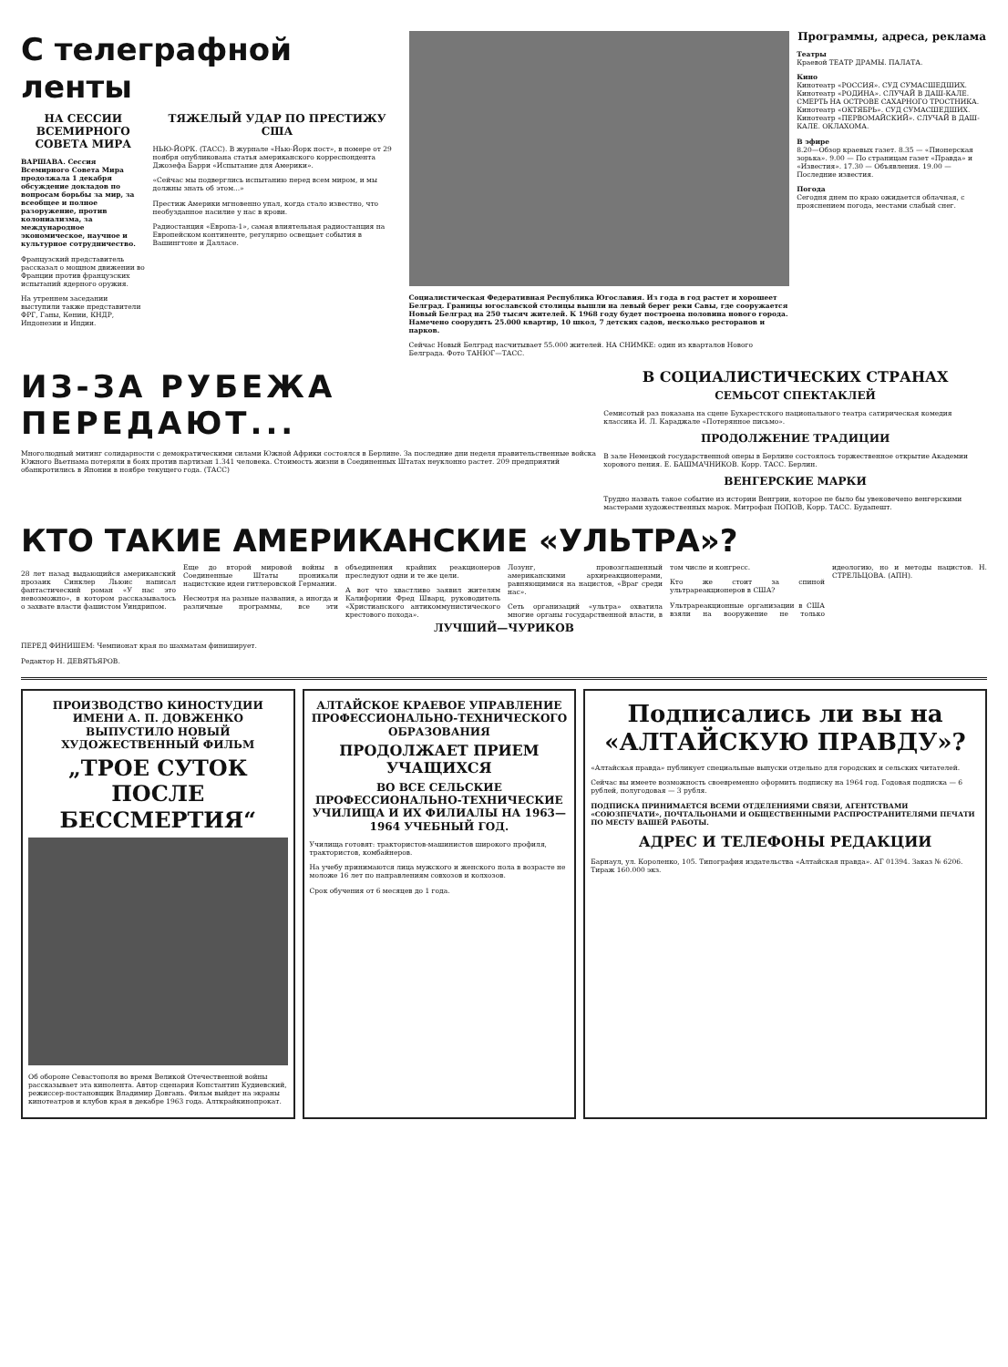С телеграфной ленты
НА СЕССИИ ВСЕМИРНОГО СОВЕТА МИРА
ВАРШАВА. Сессия Всемирного Совета Мира продолжала 1 декабря обсуждение докладов по вопросам борьбы за мир, за всеобщее и полное разоружение, против колониализма, за международное экономическое, научное и культурное сотрудничество.
Французский представитель рассказал о мощном движении во Франции против французских испытаний ядерного оружия.
На утреннем заседании выступили также представители ФРГ, Ганы, Кении, КНДР, Индонезии и Индии.
ТЯЖЕЛЫЙ УДАР ПО ПРЕСТИЖУ США
НЬЮ-ЙОРК. (ТАСС). В журнале «Нью-Йорк пост», в номере от 29 ноября опубликована статья американского корреспондента Джозефа Барри «Испытание для Америки».
«Сейчас мы подверглись испытанию перед всем миром, и мы должны знать об этом...»
Престиж Америки мгновенно упал, когда стало известно, что необузданное насилие у нас в крови.
Радиостанция «Европа-1», самая влиятельная радиостанция на Европейском континенте, регулярно освещает события в Вашингтоне и Далласе.
Социалистическая Федеративная Республика Югославия. Из года в год растет и хорошеет Белград. Границы югославской столицы вышли на левый берег реки Савы, где сооружается Новый Белград на 250 тысяч жителей. К 1968 году будет построена половина нового города. Намечено соорудить 25.000 квартир, 10 школ, 7 детских садов, несколько ресторанов и парков.
Сейчас Новый Белград насчитывает 55.000 жителей. НА СНИМКЕ: один из кварталов Нового Белграда. Фото ТАНЮГ—ТАСС.
Программы, адреса, реклама
Театры
Краевой ТЕАТР ДРАМЫ. ПАЛАТА.
Кино
Кинотеатр «РОССИЯ». СУД СУМАСШЕДШИХ.
Кинотеатр «РОДИНА». СЛУЧАЙ В ДАШ-КАЛЕ. СМЕРТЬ НА ОСТРОВЕ САХАРНОГО ТРОСТНИКА.
Кинотеатр «ОКТЯБРЬ». СУД СУМАСШЕДШИХ.
Кинотеатр «ПЕРВОМАЙСКИЙ». СЛУЧАЙ В ДАШ-КАЛЕ. ОКЛАХОМА.
В эфире
8.20—Обзор краевых газет. 8.35 — «Пионерская зорька». 9.00 — По страницам газет «Правда» и «Известия». 17.30 — Объявления. 19.00 — Последние известия.
Погода
Сегодня днем по краю ожидается облачная, с прояснением погода, местами слабый снег.
ИЗ-ЗА РУБЕЖА ПЕРЕДАЮТ...
Многолюдный митинг солидарности с демократическими силами Южной Африки состоялся в Берлине. За последние дни неделя правительственные войска Южного Вьетнама потеряли в боях против партизан 1.341 человека. Стоимость жизни в Соединенных Штатах неуклонно растет. 209 предприятий обанкротились в Японии в ноябре текущего года. (ТАСС)
В СОЦИАЛИСТИЧЕСКИХ СТРАНАХ
СЕМЬСОТ СПЕКТАКЛЕЙ
Семисотый раз показана на сцене Бухарестского национального театра сатирическая комедия классика И. Л. Караджале «Потерянное письмо».
ПРОДОЛЖЕНИЕ ТРАДИЦИИ
В зале Немецкой государственной оперы в Берлине состоялось торжественное открытие Академии хорового пения. Е. БАШМАЧНИКОВ. Корр. ТАСС. Берлин.
ВЕНГЕРСКИЕ МАРКИ
Трудно назвать такое событие из истории Венгрии, которое не было бы увековечено венгерскими мастерами художественных марок. Митрофан ПОПОВ, Корр. ТАСС. Будапешт.
КТО ТАКИЕ АМЕРИКАНСКИЕ «УЛЬТРА»?
28 лет назад выдающийся американский прозаик Синклер Льюис написал фантастический роман «У нас это невозможно», в котором рассказывалось о захвате власти фашистом Уиндрипом.
Еще до второй мировой войны в Соединенные Штаты проникали нацистские идеи гитлеровской Германии.
Несмотря на разные названия, а иногда и различные программы, все эти объединения крайних реакционеров преследуют одни и те же цели.
А вот что хвастливо заявил жителям Калифорнии Фред Шварц, руководитель «Христианского антикоммунистического крестового похода».
Лозунг, провозглашенный американскими архиреакционерами, равняющимися на нацистов, «Враг среди нас».
Сеть организаций «ультра» охватила многие органы государственной власти, в том числе и конгресс.
Кто же стоит за спиной ультрареакционеров в США?
Ультрареакционные организации в США взяли на вооружение не только идеологию, но и методы нацистов. Н. СТРЕЛЬЦОВА. (АПН).
ЛУЧШИЙ—ЧУРИКОВ
ПЕРЕД ФИНИШЕМ: Чемпионат края по шахматам финиширует.
Редактор Н. ДЕВЯТЬЯРОВ.
ПРОИЗВОДСТВО КИНОСТУДИИ ИМЕНИ А. П. ДОВЖЕНКО ВЫПУСТИЛО НОВЫЙ ХУДОЖЕСТВЕННЫЙ ФИЛЬМ
„ТРОЕ СУТОК ПОСЛЕ БЕССМЕРТИЯ“
Об обороне Севастополя во время Великой Отечественной войны рассказывает эта кинолента. Автор сценария Константин Кудиевский, режиссер-постановщик Владимир Довгань. Фильм выйдет на экраны кинотеатров и клубов края в декабре 1963 года. Алткрайкинопрокат.
АЛТАЙСКОЕ КРАЕВОЕ УПРАВЛЕНИЕ ПРОФЕССИОНАЛЬНО-ТЕХНИЧЕСКОГО ОБРАЗОВАНИЯ
ПРОДОЛЖАЕТ ПРИЕМ УЧАЩИХСЯ
ВО ВСЕ СЕЛЬСКИЕ ПРОФЕССИОНАЛЬНО-ТЕХНИЧЕСКИЕ УЧИЛИЩА И ИХ ФИЛИАЛЫ НА 1963—1964 УЧЕБНЫЙ ГОД.
Училища готовят: трактористов-машинистов широкого профиля, трактористов, комбайнеров.
На учебу принимаются лица мужского и женского пола в возрасте не моложе 16 лет по направлениям совхозов и колхозов.
Срок обучения от 6 месяцев до 1 года.
Подписались ли вы на «АЛТАЙСКУЮ ПРАВДУ»?
«Алтайская правда» публикует специальные выпуски отдельно для городских и сельских читателей.
Сейчас вы имеете возможность своевременно оформить подписку на 1964 год. Годовая подписка — 6 рублей, полугодовая — 3 рубля.
ПОДПИСКА ПРИНИМАЕТСЯ ВСЕМИ ОТДЕЛЕНИЯМИ СВЯЗИ, АГЕНТСТВАМИ «СОЮЗПЕЧАТИ», ПОЧТАЛЬОНАМИ И ОБЩЕСТВЕННЫМИ РАСПРОСТРАНИТЕЛЯМИ ПЕЧАТИ ПО МЕСТУ ВАШЕЙ РАБОТЫ.
АДРЕС И ТЕЛЕФОНЫ РЕДАКЦИИ
Барнаул, ул. Короленко, 105. Типография издательства «Алтайская правда». АГ 01394. Заказ № 6206. Тираж 160.000 экз.